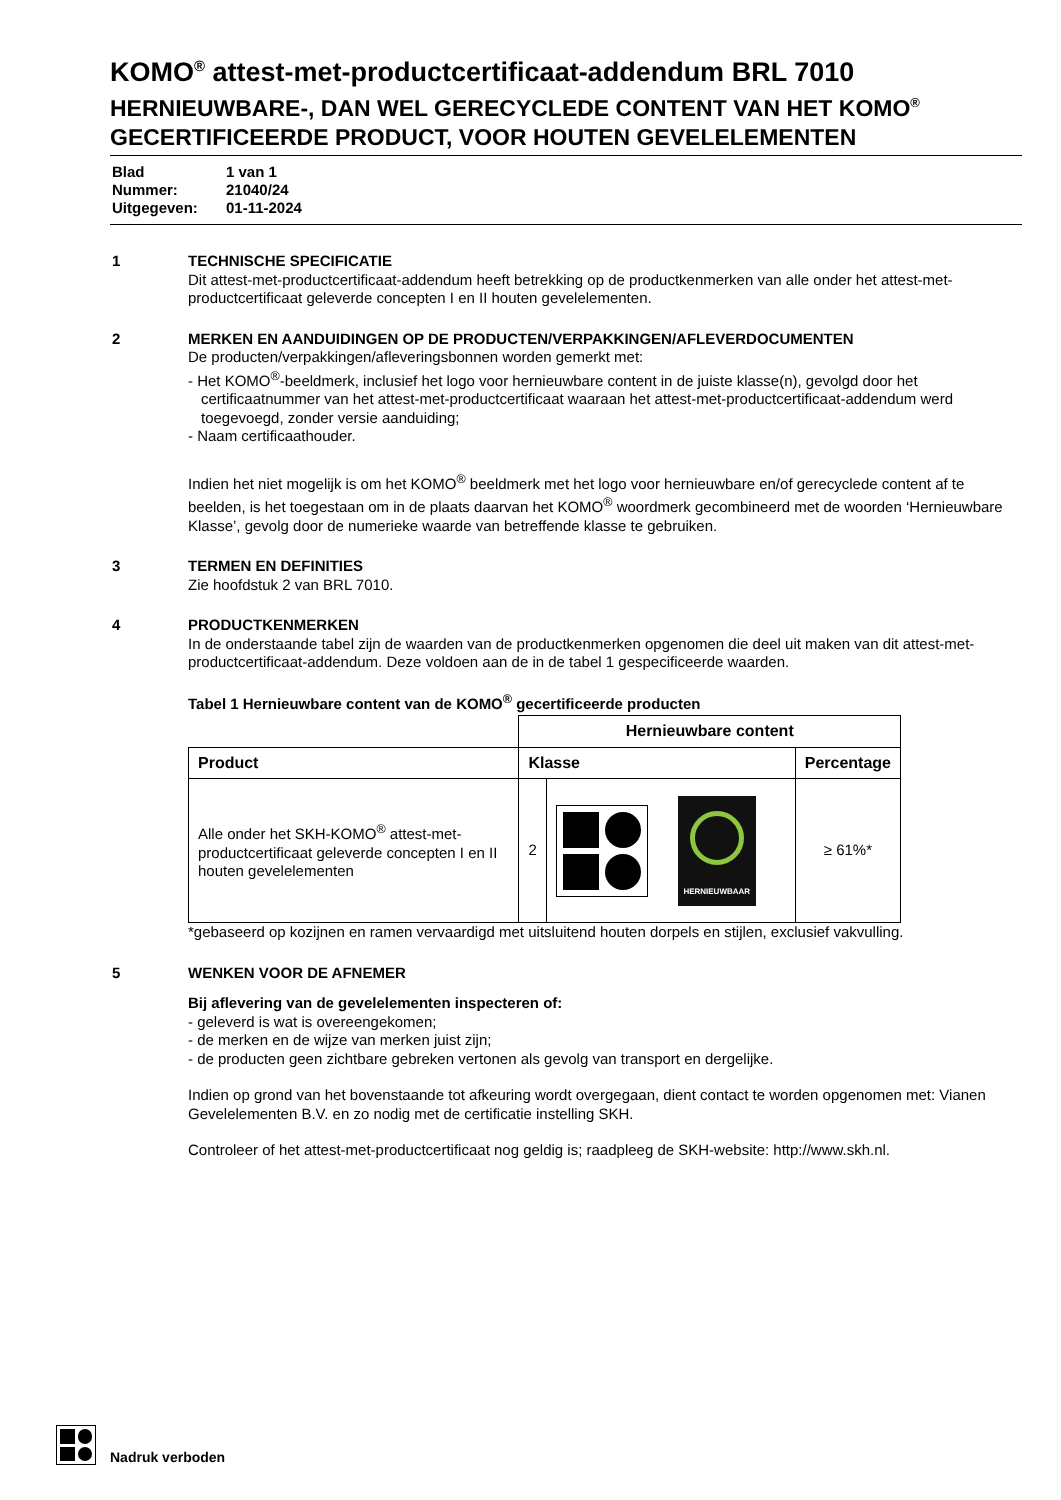KOMO<sup>®</sup> attest-met-productcertificaat-addendum BRL 7010
HERNIEUWBARE-, DAN WEL GERECYCLEDE CONTENT VAN HET KOMO<sup>®</sup> GECERTIFICEERDE PRODUCT, VOOR HOUTEN GEVELELEMENTEN
Blad 1 van 1
Nummer: 21040/24
Uitgegeven: 01-11-2024
1 TECHNISCHE SPECIFICATIE
Dit attest-met-productcertificaat-addendum heeft betrekking op de productkenmerken van alle onder het attest-met-productcertificaat geleverde concepten I en II houten gevelelementen.
2 MERKEN EN AANDUIDINGEN OP DE PRODUCTEN/VERPAKKINGEN/AFLEVERDOCUMENTEN
De producten/verpakkingen/afleveringsbonnen worden gemerkt met:
- Het KOMO<sup>®</sup>-beeldmerk, inclusief het logo voor hernieuwbare content in de juiste klasse(n), gevolgd door het certificaatnummer van het attest-met-productcertificaat waaraan het attest-met-productcertificaat-addendum werd toegevoegd, zonder versie aanduiding;
- Naam certificaathouder.
Indien het niet mogelijk is om het KOMO<sup>®</sup> beeldmerk met het logo voor hernieuwbare en/of gerecyclede content af te beelden, is het toegestaan om in de plaats daarvan het KOMO<sup>®</sup> woordmerk gecombineerd met de woorden ‘Hernieuwbare Klasse’, gevolg door de numerieke waarde van betreffende klasse te gebruiken.
3 TERMEN EN DEFINITIES
Zie hoofdstuk 2 van BRL 7010.
4 PRODUCTKENMERKEN
In de onderstaande tabel zijn de waarden van de productkenmerken opgenomen die deel uit maken van dit attest-met-productcertificaat-addendum. Deze voldoen aan de in de tabel 1 gespecificeerde waarden.
Tabel 1 Hernieuwbare content van de KOMO<sup>®</sup> gecertificeerde producten
| | Hernieuwbare content | | |
| Product | Klasse | | Percentage |
| Alle onder het SKH-KOMO<sup>®</sup> attest-met-productcertificaat geleverde concepten I en II houten gevelelementen | 2 | HERNIEUWBAAR | ≥ 61%* |
*gebaseerd op kozijnen en ramen vervaardigd met uitsluitend houten dorpels en stijlen, exclusief vakvulling.
5 WENKEN VOOR DE AFNEMER
Bij aflevering van de gevelelementen inspecteren of:
- geleverd is wat is overeengekomen;
- de merken en de wijze van merken juist zijn;
- de producten geen zichtbare gebreken vertonen als gevolg van transport en dergelijke.
Indien op grond van het bovenstaande tot afkeuring wordt overgegaan, dient contact te worden opgenomen met: Vianen Gevelelementen B.V. en zo nodig met de certificatie instelling SKH.
Controleer of het attest-met-productcertificaat nog geldig is; raadpleeg de SKH-website: http://www.skh.nl.
Nadruk verboden